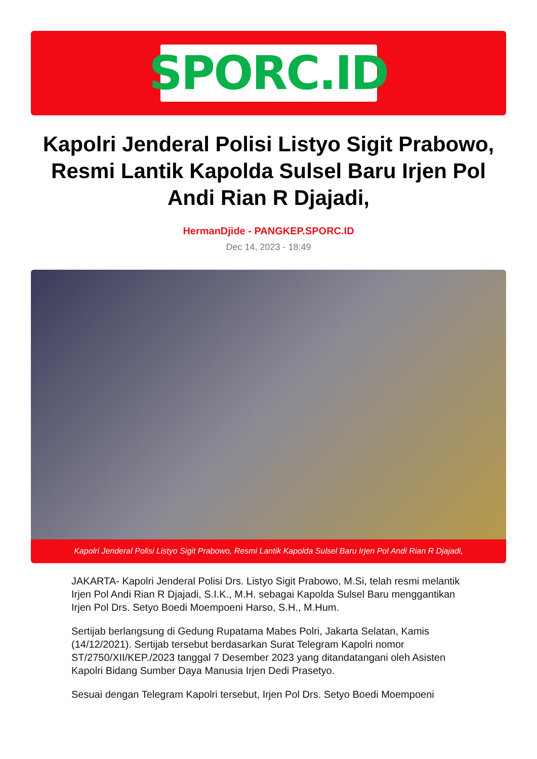SPORC.ID
Kapolri Jenderal Polisi Listyo Sigit Prabowo, Resmi Lantik Kapolda Sulsel Baru Irjen Pol Andi Rian R Djajadi,
HermanDjide - PANGKEP.SPORC.ID
Dec 14, 2023 - 18:49
Kapolri Jenderal Polisi Listyo Sigit Prabowo, Resmi Lantik Kapolda Sulsel Baru Irjen Pol Andi Rian R Djajadi,
JAKARTA- Kapolri Jenderal Polisi Drs. Listyo Sigit Prabowo, M.Si, telah resmi melantik Irjen Pol Andi Rian R Djajadi, S.I.K., M.H. sebagai Kapolda Sulsel Baru menggantikan Irjen Pol Drs. Setyo Boedi Moempoeni Harso, S.H., M.Hum.
Sertijab berlangsung di Gedung Rupatama Mabes Polri, Jakarta Selatan, Kamis (14/12/2021). Sertijab tersebut berdasarkan Surat Telegram Kapolri nomor ST/2750/XII/KEP./2023 tanggal 7 Desember 2023 yang ditandatangani oleh Asisten Kapolri Bidang Sumber Daya Manusia Irjen Dedi Prasetyo.
Sesuai dengan Telegram Kapolri tersebut, Irjen Pol Drs. Setyo Boedi Moempoeni